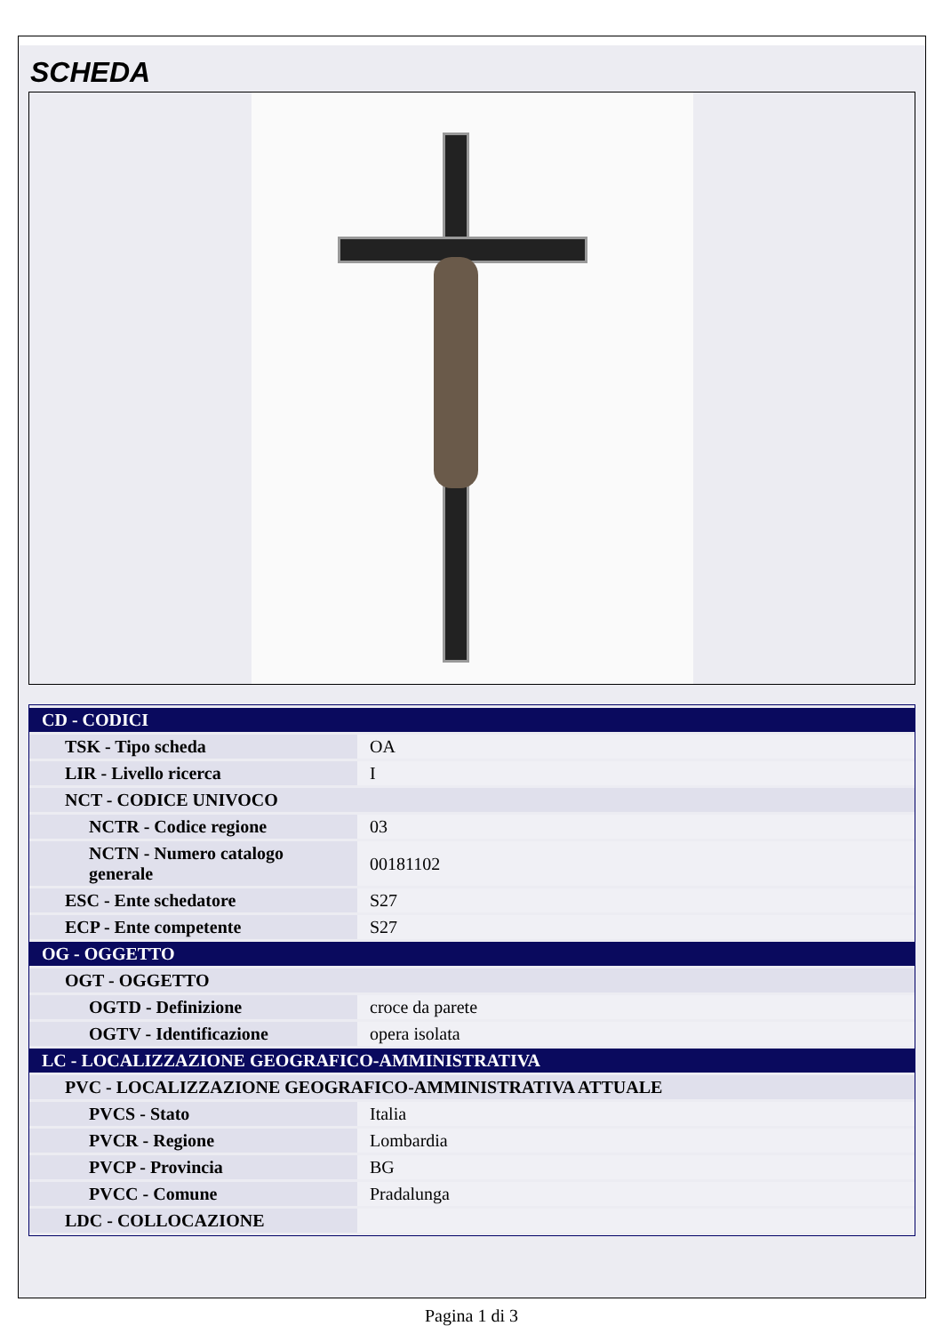SCHEDA
| CD - CODICI | |
| TSK - Tipo scheda | OA |
| LIR - Livello ricerca | I |
| NCT - CODICE UNIVOCO | |
| NCTR - Codice regione | 03 |
| NCTN - Numero catalogo generale | 00181102 |
| ESC - Ente schedatore | S27 |
| ECP - Ente competente | S27 |
| OG - OGGETTO | |
| OGT - OGGETTO | |
| OGTD - Definizione | croce da parete |
| OGTV - Identificazione | opera isolata |
| LC - LOCALIZZAZIONE GEOGRAFICO-AMMINISTRATIVA | |
| PVC - LOCALIZZAZIONE GEOGRAFICO-AMMINISTRATIVA ATTUALE | |
| PVCS - Stato | Italia |
| PVCR - Regione | Lombardia |
| PVCP - Provincia | BG |
| PVCC - Comune | Pradalunga |
| LDC - COLLOCAZIONE | |
Pagina 1 di 3